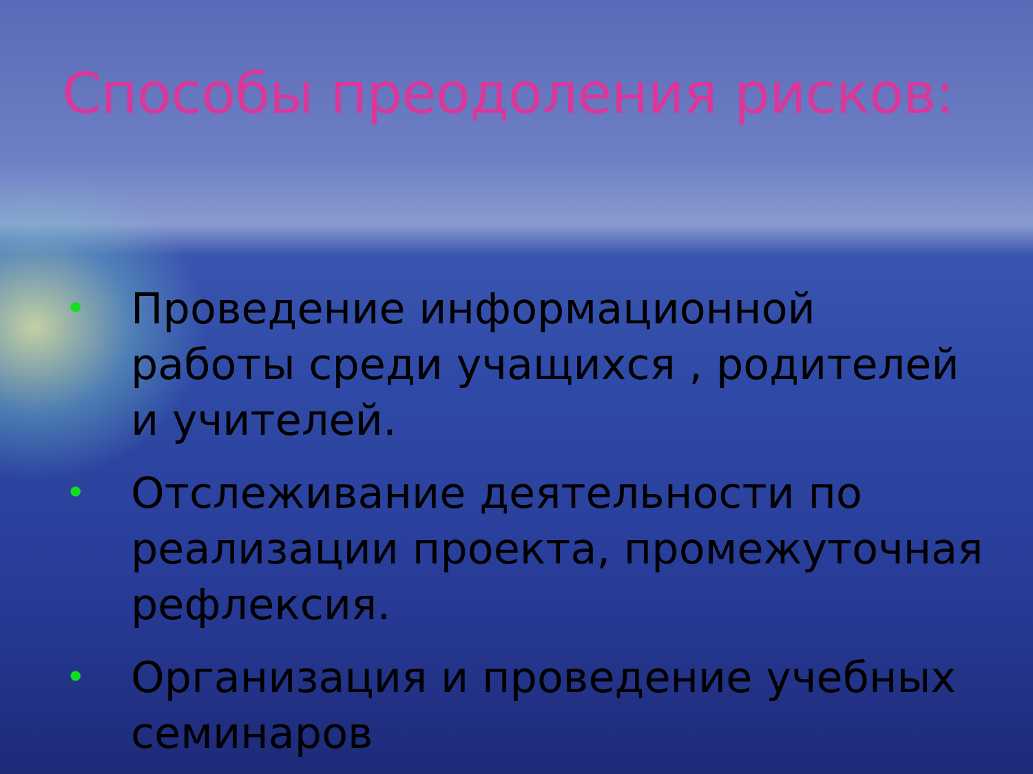Способы преодоления рисков:
• Проведение информационной работы среди учащихся , родителей и учителей.
• Отслеживание деятельности по реализации проекта, промежуточная рефлексия.
• Организация и проведение учебных семинаров